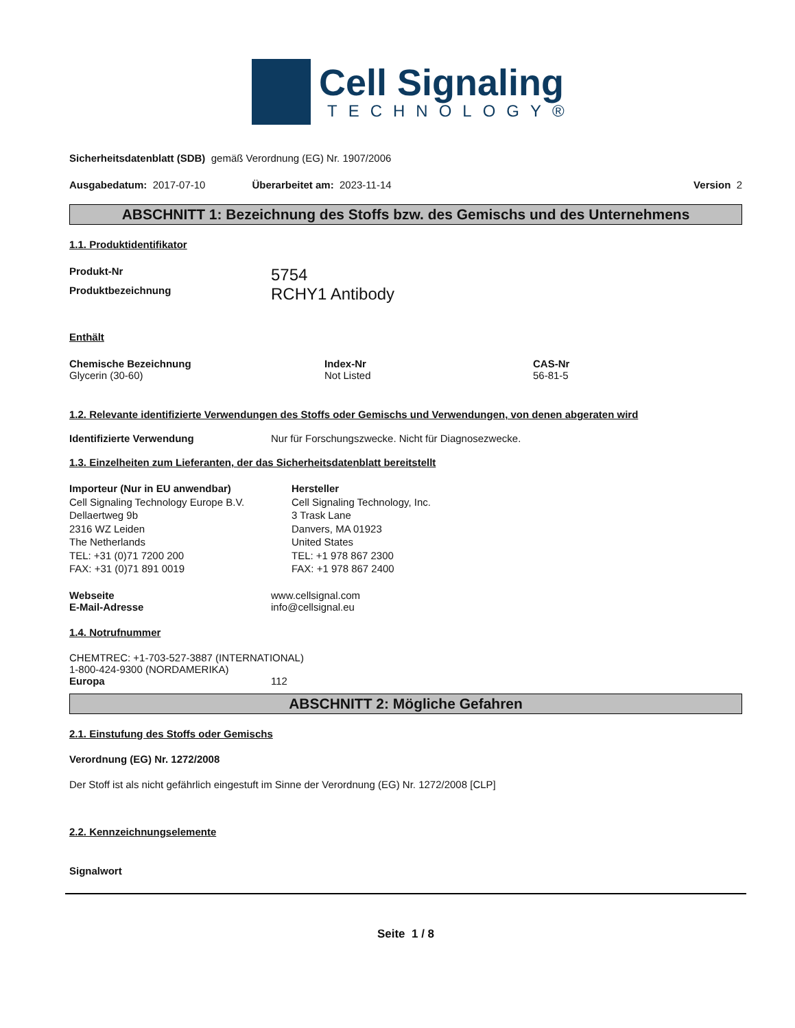Cell Signaling
TECHNOLOGY®
Sicherheitsdatenblatt (SDB) gemäß Verordnung (EG) Nr. 1907/2006
Ausgabedatum: 2017-07-10 Überarbeitet am: 2023-11-14 Version 2
ABSCHNITT 1: Bezeichnung des Stoffs bzw. des Gemischs und des Unternehmens
1.1. Produktidentifikator
Produkt-Nr 5754
Produktbezeichnung RCHY1 Antibody
Enthält
Chemische Bezeichnung
Glycerin (30-60)
Index-Nr
Not Listed
CAS-Nr
56-81-5
1.2. Relevante identifizierte Verwendungen des Stoffs oder Gemischs und Verwendungen, von denen abgeraten wird
Identifizierte Verwendung Nur für Forschungszwecke. Nicht für Diagnosezwecke.
1.3. Einzelheiten zum Lieferanten, der das Sicherheitsdatenblatt bereitstellt
Importeur (Nur in EU anwendbar)
Cell Signaling Technology Europe B.V.
Dellaertweg 9b
2316 WZ Leiden
The Netherlands
TEL: +31 (0)71 7200 200
FAX: +31 (0)71 891 0019
Hersteller
Cell Signaling Technology, Inc.
3 Trask Lane
Danvers, MA 01923
United States
TEL: +1 978 867 2300
FAX: +1 978 867 2400
Webseite www.cellsignal.com
E-Mail-Adresse info@cellsignal.eu
1.4. Notrufnummer
CHEMTREC: +1-703-527-3887 (INTERNATIONAL)
1-800-424-9300 (NORDAMERIKA)
Europa 112
ABSCHNITT 2: Mögliche Gefahren
2.1. Einstufung des Stoffs oder Gemischs
Verordnung (EG) Nr. 1272/2008
Der Stoff ist als nicht gefährlich eingestuft im Sinne der Verordnung (EG) Nr. 1272/2008 [CLP]
2.2. Kennzeichnungselemente
Signalwort
Seite 1 / 8